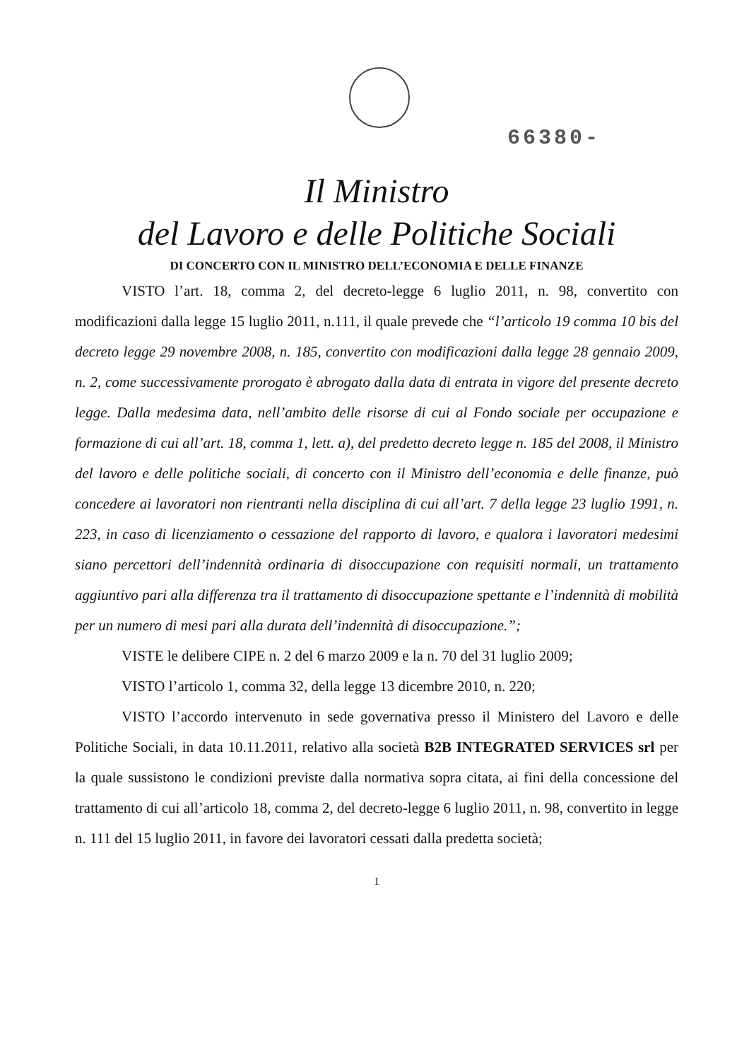66380-
Il Ministro
del Lavoro e delle Politiche Sociali
DI CONCERTO CON IL MINISTRO DELL’ECONOMIA E DELLE FINANZE
VISTO l’art. 18, comma 2, del decreto-legge 6 luglio 2011, n. 98, convertito con modificazioni dalla legge 15 luglio 2011, n.111, il quale prevede che “l’articolo 19 comma 10 bis del decreto legge 29 novembre 2008, n. 185, convertito con modificazioni dalla legge 28 gennaio 2009, n. 2, come successivamente prorogato è abrogato dalla data di entrata in vigore del presente decreto legge. Dalla medesima data, nell’ambito delle risorse di cui al Fondo sociale per occupazione e formazione di cui all’art. 18, comma 1, lett. a), del predetto decreto legge n. 185 del 2008, il Ministro del lavoro e delle politiche sociali, di concerto con il Ministro dell’economia e delle finanze, può concedere ai lavoratori non rientranti nella disciplina di cui all’art. 7 della legge 23 luglio 1991, n. 223, in caso di licenziamento o cessazione del rapporto di lavoro, e qualora i lavoratori medesimi siano percettori dell’indennità ordinaria di disoccupazione con requisiti normali, un trattamento aggiuntivo pari alla differenza tra il trattamento di disoccupazione spettante e l’indennità di mobilità per un numero di mesi pari alla durata dell’indennità di disoccupazione.”;
VISTE le delibere CIPE n. 2 del 6 marzo 2009 e la n. 70 del 31 luglio 2009;
VISTO l’articolo 1, comma 32, della legge 13 dicembre 2010, n. 220;
VISTO l’accordo intervenuto in sede governativa presso il Ministero del Lavoro e delle Politiche Sociali, in data 10.11.2011, relativo alla società B2B INTEGRATED SERVICES srl per la quale sussistono le condizioni previste dalla normativa sopra citata, ai fini della concessione del trattamento di cui all’articolo 18, comma 2, del decreto-legge 6 luglio 2011, n. 98, convertito in legge n. 111 del 15 luglio 2011, in favore dei lavoratori cessati dalla predetta società;
1